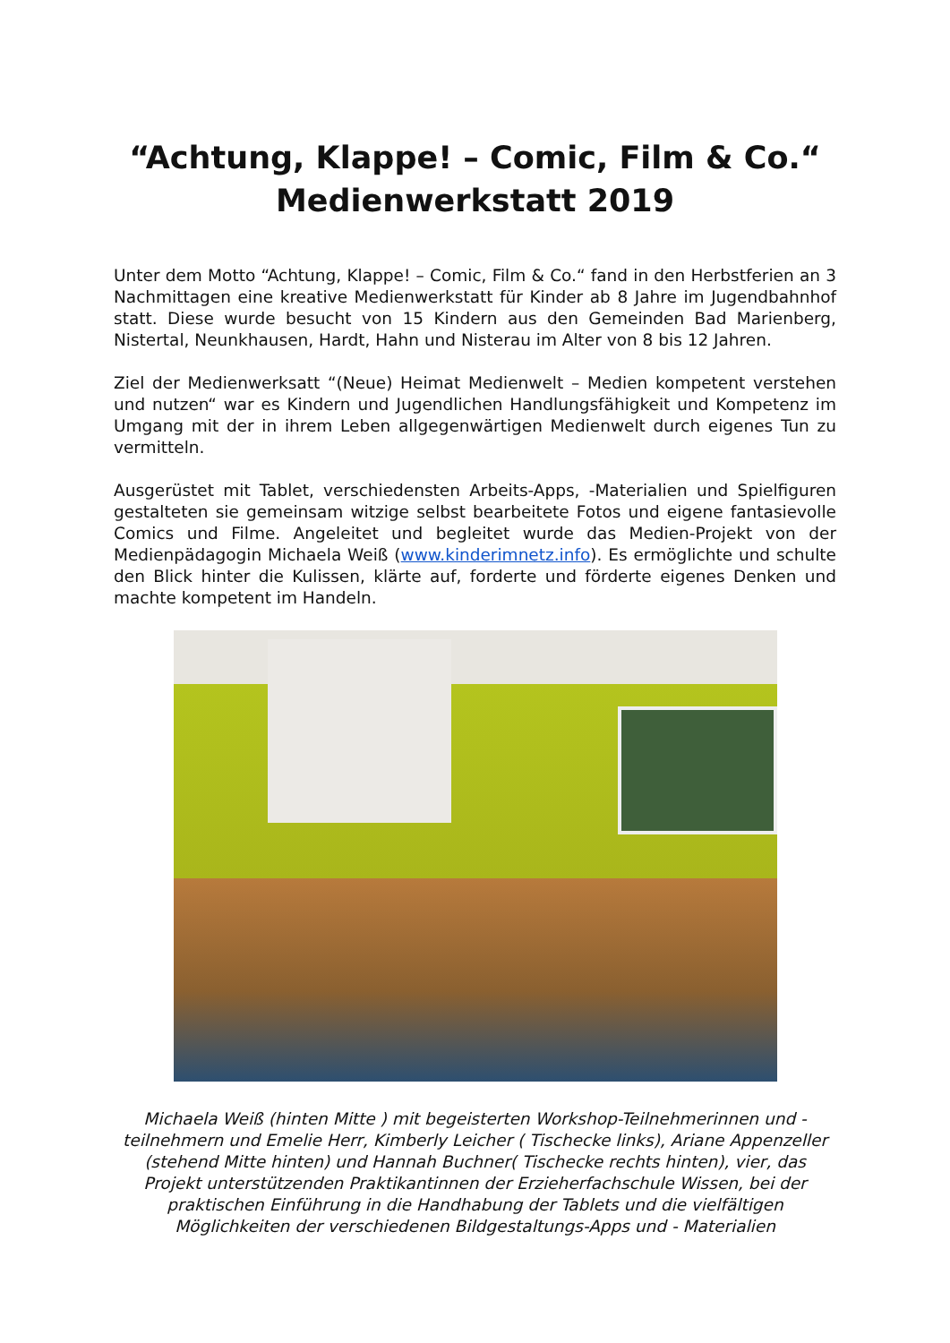“Achtung, Klappe! – Comic, Film & Co.“
Medienwerkstatt 2019
Unter dem Motto “Achtung, Klappe! – Comic, Film & Co.“ fand in den Herbstferien an 3 Nachmittagen eine kreative Medienwerkstatt für Kinder ab 8 Jahre im Jugendbahnhof statt. Diese wurde besucht von 15 Kindern aus den Gemeinden Bad Marienberg, Nistertal, Neunkhausen, Hardt, Hahn und Nisterau im Alter von 8 bis 12 Jahren.
Ziel der Medienwerksatt “(Neue) Heimat Medienwelt – Medien kompetent verstehen und nutzen“ war es Kindern und Jugendlichen Handlungsfähigkeit und Kompetenz im Umgang mit der in ihrem Leben allgegenwärtigen Medienwelt durch eigenes Tun zu vermitteln.
Ausgerüstet mit Tablet, verschiedensten Arbeits-Apps, -Materialien und Spielfiguren gestalteten sie gemeinsam witzige selbst bearbeitete Fotos und eigene fantasievolle Comics und Filme. Angeleitet und begleitet wurde das Medien-Projekt von der Medienpädagogin Michaela Weiß (www.kinderimnetz.info). Es ermöglichte und schulte den Blick hinter die Kulissen, klärte auf, forderte und förderte eigenes Denken und machte kompetent im Handeln.
Michaela Weiß (hinten Mitte ) mit begeisterten Workshop-Teilnehmerinnen und -teilnehmern und Emelie Herr, Kimberly Leicher ( Tischecke links), Ariane Appenzeller (stehend Mitte hinten) und Hannah Buchner( Tischecke rechts hinten), vier, das Projekt unterstützenden Praktikantinnen der Erzieherfachschule Wissen, bei der praktischen Einführung in die Handhabung der Tablets und die vielfältigen Möglichkeiten der verschiedenen Bildgestaltungs-Apps und - Materialien